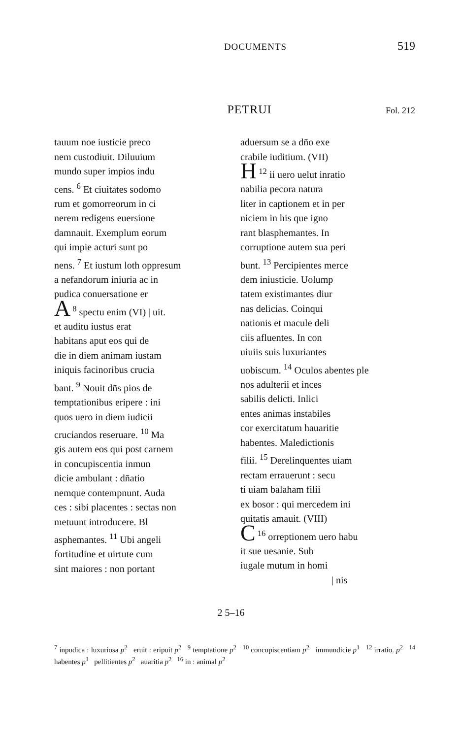DOCUMENTS
519
PETRUI
Fol. 212
tauum noe iusticie preco
nem custodiuit. Diluuium
mundo super impios indu
cens. <sup>6</sup> Et ciuitates sodomo
rum et gomorreorum in ci
nerem redigens euersione
damnauit. Exemplum eorum
qui impie acturi sunt po
nens. <sup>7</sup> Et iustum loth oppresum
a nefandorum iniuria ac in
pudica conuersatione er
<sup>8</sup> A spectu enim (VI) | uit.
et auditu iustus erat
habitans aput eos qui de
die in diem animam iustam
iniquis facinoribus crucia
bant. <sup>9</sup> Nouit dn̄s pios de
temptationibus eripere : ini
quos uero in diem iudicii
cruciandos reseruare. <sup>10</sup> Ma
gis autem eos qui post carnem
in concupiscentia inmun
dicie ambulant : dn̄atio
nemque contempnunt. Auda
ces : sibi placentes : sectas non
metuunt introducere. Bl
asphemantes. <sup>11</sup> Ubi angeli
fortitudine et uirtute cum
sint maiores : non portant
aduersum se a dn̄o exe
crabile iuditium. (VII)
<sup>12</sup> H ii uero uelut inratio
nabilia pecora natura
liter in captionem et in per
niciem in his que igno
rant blasphemantes. In
corruptione autem sua peri
bunt. <sup>13</sup> Percipientes merce
dem iniusticie. Uolump
tatem existimantes diur
nas delicias. Coinqui
nationis et macule deli
ciis afluentes. In con
uiuiis suis luxuriantes
uobiscum. <sup>14</sup> Oculos abentes ple
nos adulterii et inces
sabilis delicti. Inlici
entes animas instabiles
cor exercitatum hauaritie
habentes. Maledictionis
filii. <sup>15</sup> Derelinquentes uiam
rectam errauerunt : secu
ti uiam balaham filii
ex bosor : qui mercedem ini
quitatis amauit. (VIII)
<sup>16</sup> C orreptionem uero habu
it sue uesanie. Sub
iugale mutum in homi
| nis
2 5–16
<sup>7</sup> inpudica : luxuriosa p<sup>2</sup> eruit : eripuit p<sup>2</sup> <sup>9</sup> temptatione p<sup>2</sup> <sup>10</sup> concupiscentiam p<sup>2</sup> immundicie p<sup>1</sup> <sup>12</sup> irratio. p<sup>2</sup> <sup>14</sup> habentes p<sup>1</sup> pellitientes p<sup>2</sup> auaritia p<sup>2</sup> <sup>16</sup> in : animal p<sup>2</sup>